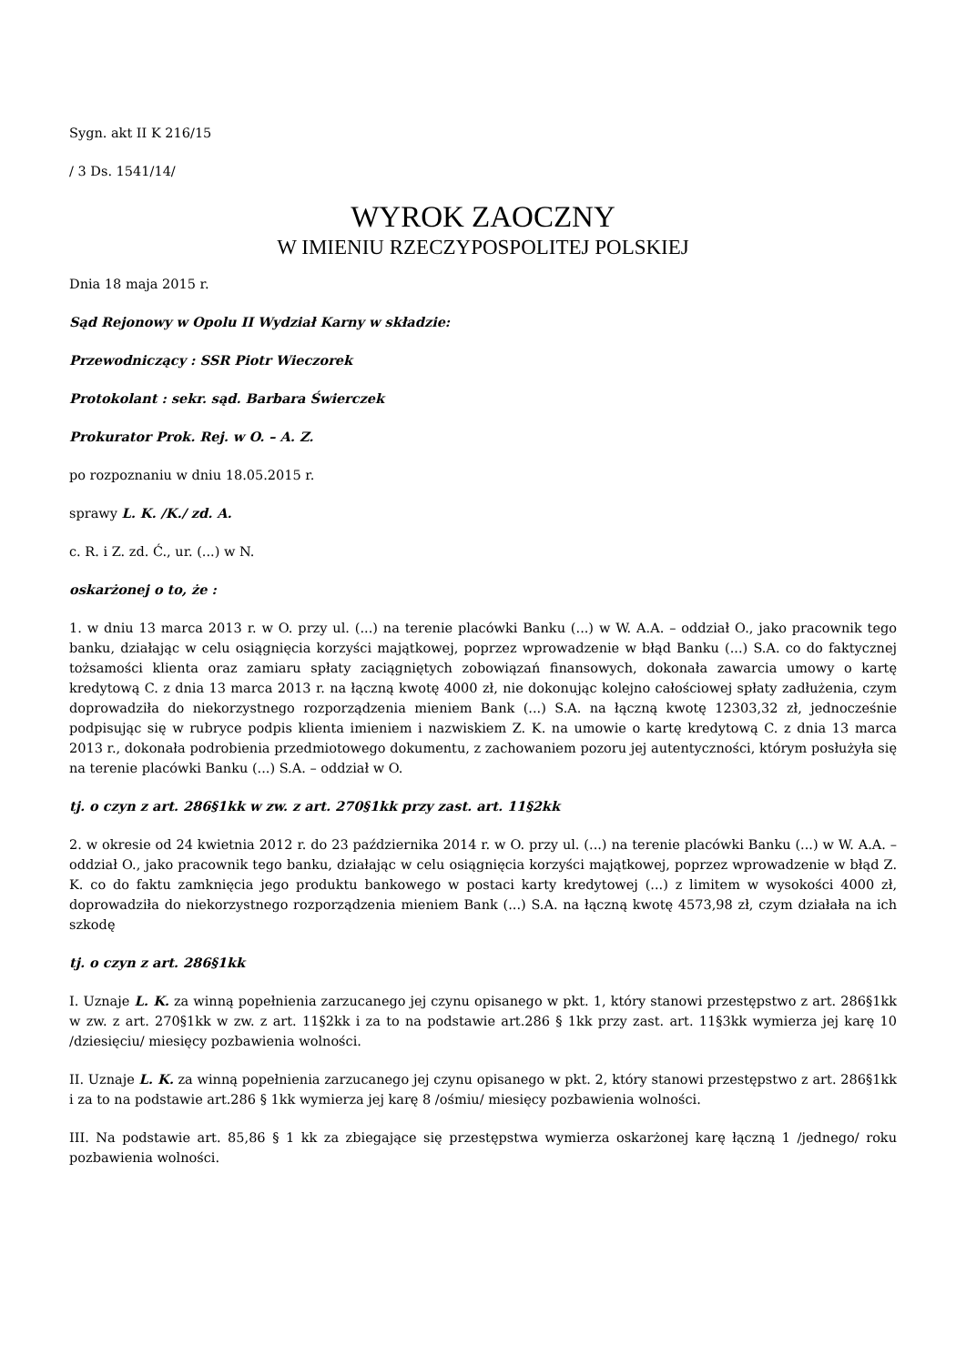Sygn. akt II K 216/15
/ 3 Ds. 1541/14/
WYROK ZAOCZNY
W IMIENIU RZECZYPOSPOLITEJ POLSKIEJ
Dnia 18 maja 2015 r.
Sąd Rejonowy w Opolu II Wydział Karny w składzie:
Przewodniczący : SSR Piotr Wieczorek
Protokolant : sekr. sąd. Barbara Świerczek
Prokurator Prok. Rej. w O. – A. Z.
po rozpoznaniu w dniu 18.05.2015 r.
sprawy L. K. /K./ zd. A.
c. R. i Z. zd. Ć., ur. (...) w N.
oskarżonej o to, że :
1. w dniu 13 marca 2013 r. w O. przy ul. (...) na terenie placówki Banku (...) w W. A.A. – oddział O., jako pracownik tego banku, działając w celu osiągnięcia korzyści majątkowej, poprzez wprowadzenie w błąd Banku (...) S.A. co do faktycznej tożsamości klienta oraz zamiaru spłaty zaciągniętych zobowiązań finansowych, dokonała zawarcia umowy o kartę kredytową C. z dnia 13 marca 2013 r. na łączną kwotę 4000 zł, nie dokonując kolejno całościowej spłaty zadłużenia, czym doprowadziła do niekorzystnego rozporządzenia mieniem Bank (...) S.A. na łączną kwotę 12303,32 zł, jednocześnie podpisując się w rubryce podpis klienta imieniem i nazwiskiem Z. K. na umowie o kartę kredytową C. z dnia 13 marca 2013 r., dokonała podrobienia przedmiotowego dokumentu, z zachowaniem pozoru jej autentyczności, którym posłużyła się na terenie placówki Banku (...) S.A. – oddział w O.
tj. o czyn z art. 286§1kk w zw. z art. 270§1kk przy zast. art. 11§2kk
2. w okresie od 24 kwietnia 2012 r. do 23 października 2014 r. w O. przy ul. (...) na terenie placówki Banku (...) w W. A.A. – oddział O., jako pracownik tego banku, działając w celu osiągnięcia korzyści majątkowej, poprzez wprowadzenie w błąd Z. K. co do faktu zamknięcia jego produktu bankowego w postaci karty kredytowej (...) z limitem w wysokości 4000 zł, doprowadziła do niekorzystnego rozporządzenia mieniem Bank (...) S.A. na łączną kwotę 4573,98 zł, czym działała na ich szkodę
tj. o czyn z art. 286§1kk
I. Uznaje L. K. za winną popełnienia zarzucanego jej czynu opisanego w pkt. 1, który stanowi przestępstwo z art. 286§1kk w zw. z art. 270§1kk w zw. z art. 11§2kk i za to na podstawie art.286 § 1kk przy zast. art. 11§3kk wymierza jej karę 10 /dziesięciu/ miesięcy pozbawienia wolności.
II. Uznaje L. K. za winną popełnienia zarzucanego jej czynu opisanego w pkt. 2, który stanowi przestępstwo z art. 286§1kk i za to na podstawie art.286 § 1kk wymierza jej karę 8 /ośmiu/ miesięcy pozbawienia wolności.
III. Na podstawie art. 85,86 § 1 kk za zbiegające się przestępstwa wymierza oskarżonej karę łączną 1 /jednego/ roku pozbawienia wolności.